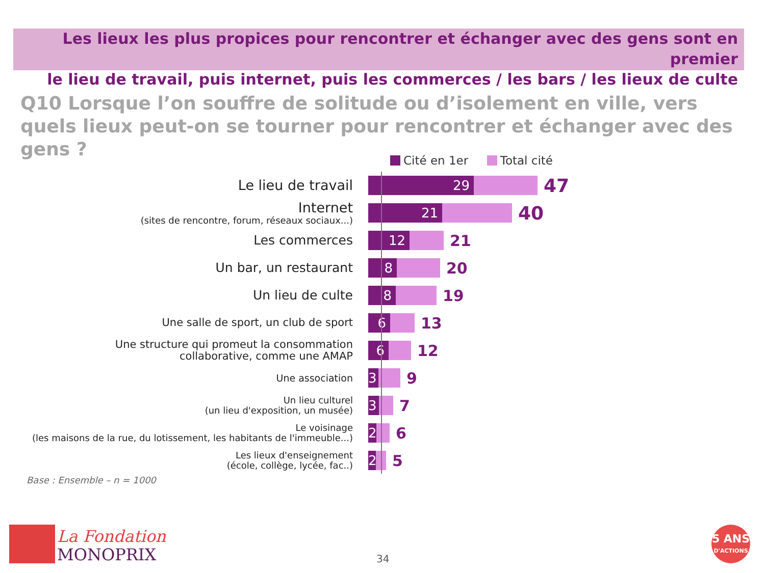Les lieux les plus propices pour rencontrer et échanger avec des gens sont en premier
le lieu de travail, puis internet, puis les commerces / les bars / les lieux de culte
Q10 Lorsque l’on souffre de solitude ou d’isolement en ville, vers quels lieux peut-on se tourner pour rencontrer et échanger avec des gens ?
Cité en 1er Total cité
Le lieu de travail
29
47
Internet
(sites de rencontre, forum, réseaux sociaux...)
21
40
Les commerces
12
21
Un bar, un restaurant
8
20
Un lieu de culte
8
19
Une salle de sport, un club de sport
6
13
Une structure qui promeut la consommation
collaborative, comme une AMAP
6
12
Une association
3
9
Un lieu culturel
(un lieu d'exposition, un musée)
3
7
Le voisinage
(les maisons de la rue, du lotissement, les habitants de l'immeuble...)
2
6
Les lieux d'enseignement
(école, collège, lycée, fac..)
2
5
Base : Ensemble – n = 1000
La Fondation
MONOPRIX
34
5 ANS
D'ACTIONS